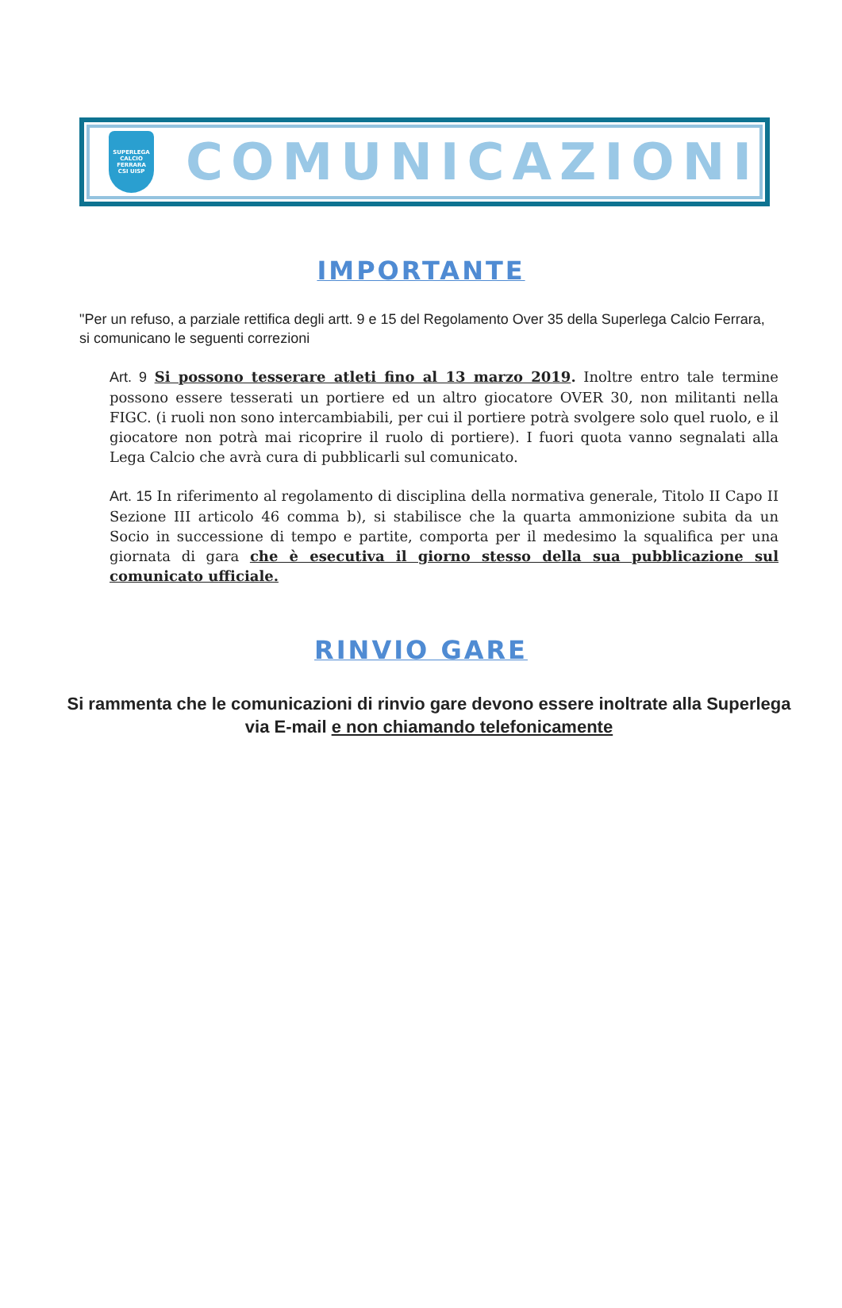SUPERLEGA CALCIO
FERRARA
CSI UISP
COMUNICAZIONI
IMPORTANTE
"Per un refuso, a parziale rettifica degli artt. 9 e 15 del Regolamento Over 35 della Superlega Calcio Ferrara, si comunicano le seguenti correzioni
Art. 9 Si possono tesserare atleti fino al 13 marzo 2019. Inoltre entro tale termine possono essere tesserati un portiere ed un altro giocatore OVER 30, non militanti nella FIGC. (i ruoli non sono intercambiabili, per cui il portiere potrà svolgere solo quel ruolo, e il giocatore non potrà mai ricoprire il ruolo di portiere). I fuori quota vanno segnalati alla Lega Calcio che avrà cura di pubblicarli sul comunicato.
Art. 15 In riferimento al regolamento di disciplina della normativa generale, Titolo II Capo II Sezione III articolo 46 comma b), si stabilisce che la quarta ammonizione subita da un Socio in successione di tempo e partite, comporta per il medesimo la squalifica per una giornata di gara che è esecutiva il giorno stesso della sua pubblicazione sul comunicato ufficiale.
RINVIO GARE
Si rammenta che le comunicazioni di rinvio gare devono essere inoltrate alla Superlega via E-mail e non chiamando telefonicamente